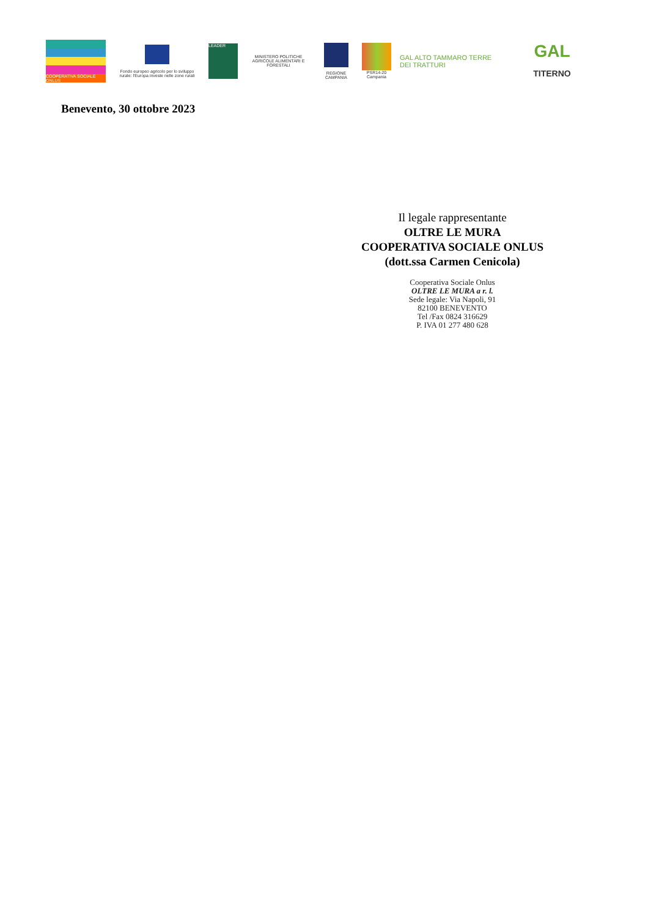COOPERATIVA SOCIALE ONLUS
Fondo europeo agricolo per lo sviluppo rurale: l'Europa investe nelle zone rurali
LEADER
MINISTERO POLITICHE AGRICOLE ALIMENTARI E FORESTALI
REGIONE CAMPANIA
PSR14-20 Campania
GAL ALTO TAMMARO TERRE DEI TRATTURI
GAL
TITERNO
Benevento, 30 ottobre 2023
Il legale rappresentante
OLTRE LE MURA
COOPERATIVA SOCIALE ONLUS
(dott.ssa Carmen Cenicola)
Cooperativa Sociale Onlus
OLTRE LE MURA a r. l.
Sede legale: Via Napoli, 91
82100 BENEVENTO
Tel /Fax 0824 316629
P. IVA 01 277 480 628